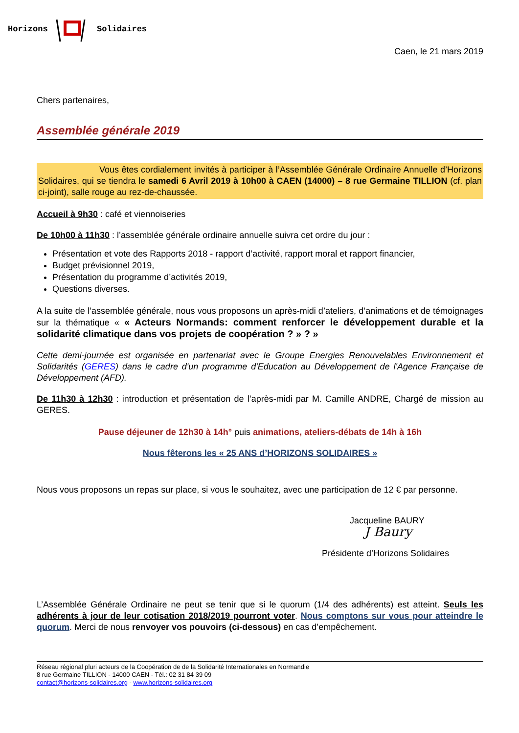Horizons Solidaires
Caen, le 21 mars 2019
Chers partenaires,
Assemblée générale 2019
Vous êtes cordialement invités à participer à l’Assemblée Générale Ordinaire Annuelle d’Horizons Solidaires, qui se tiendra le samedi 6 Avril 2019 à 10h00 à CAEN (14000) – 8 rue Germaine TILLION (cf. plan ci-joint), salle rouge au rez-de-chaussée.
Accueil à 9h30 : café et viennoiseries
De 10h00 à 11h30 : l’assemblée générale ordinaire annuelle suivra cet ordre du jour :
Présentation et vote des Rapports 2018 - rapport d’activité, rapport moral et rapport financier,
Budget prévisionnel 2019,
Présentation du programme d’activités 2019,
Questions diverses.
A la suite de l’assemblée générale, nous vous proposons un après-midi d’ateliers, d’animations et de témoignages sur la thématique « « Acteurs Normands: comment renforcer le développement durable et la solidarité climatique dans vos projets de coopération ? » ? »
Cette demi-journée est organisée en partenariat avec le Groupe Energies Renouvelables Environnement et Solidarités (GERES) dans le cadre d'un programme d'Education au Développement de l'Agence Française de Développement (AFD).
De 11h30 à 12h30 : introduction et présentation de l’après-midi par M. Camille ANDRE, Chargé de mission au GERES.
Pause déjeuner de 12h30 à 14h° puis animations, ateliers-débats de 14h à 16h
Nous fêterons les « 25 ANS d’HORIZONS SOLIDAIRES »
Nous vous proposons un repas sur place, si vous le souhaitez, avec une participation de 12 € par personne.
Jacqueline BAURY
J Baury
Présidente d’Horizons Solidaires
L’Assemblée Générale Ordinaire ne peut se tenir que si le quorum (1/4 des adhérents) est atteint. Seuls les adhérents à jour de leur cotisation 2018/2019 pourront voter. Nous comptons sur vous pour atteindre le quorum. Merci de nous renvoyer vos pouvoirs (ci-dessous) en cas d’empêchement.
Réseau régional pluri acteurs de la Coopération de de la Solidarité Internationales en Normandie
8 rue Germaine TILLION - 14000 CAEN - Tél.: 02 31 84 39 09
contact@horizons-solidaires.org - www.horizons-solidaires.org